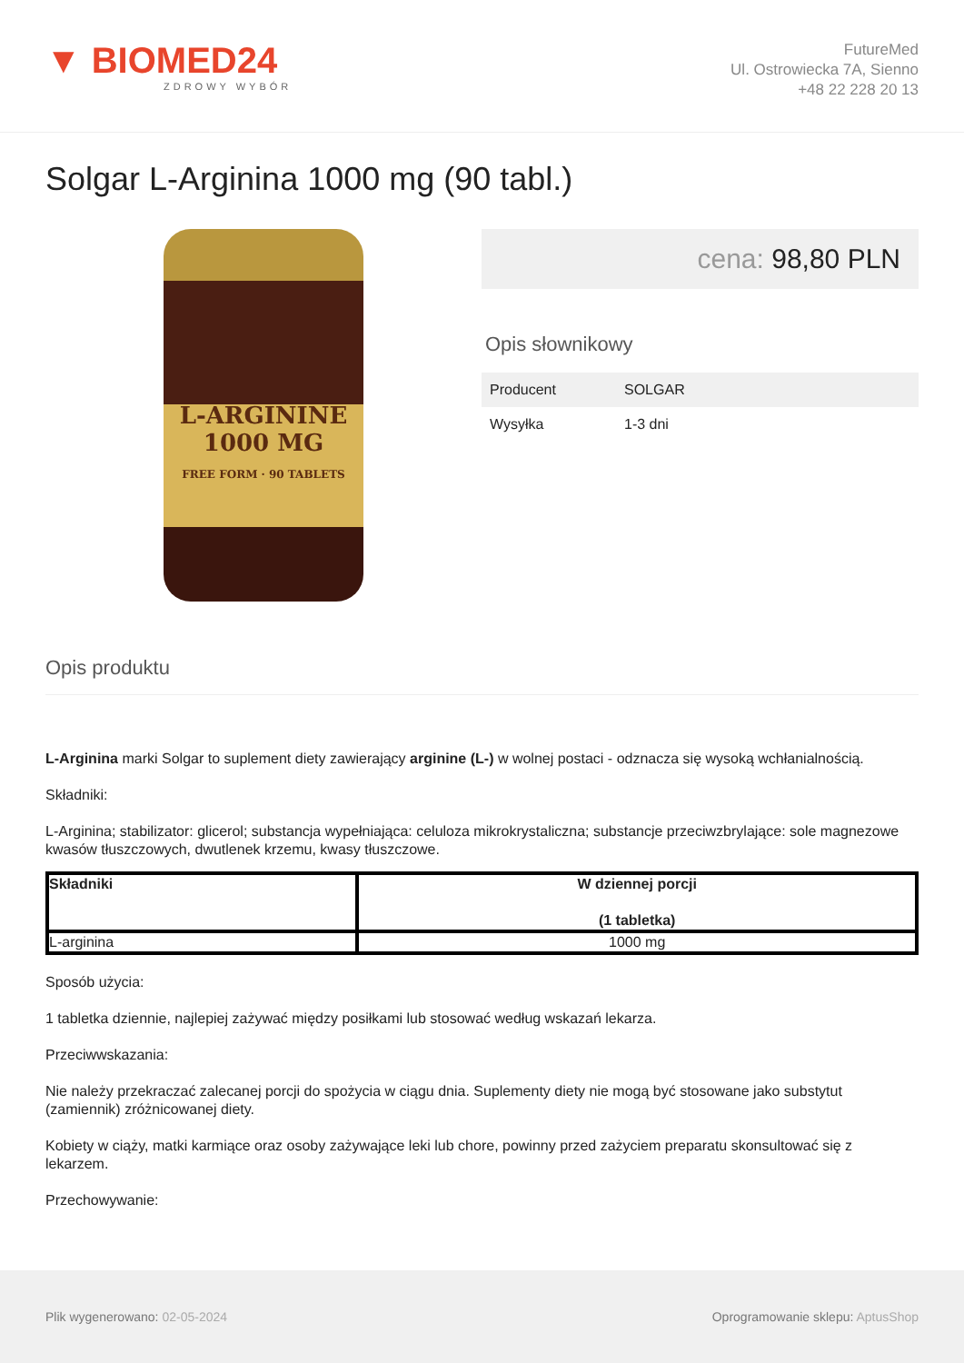▼ BIOMED24
ZDROWY WYBÓR
FutureMed
Ul. Ostrowiecka 7A, Sienno
+48 22 228 20 13
Solgar L-Arginina 1000 mg (90 tabl.)
L-ARGININE
1000 MG
FREE FORM · 90 TABLETS
cena: 98,80 PLN
Opis słownikowy
| Producent | SOLGAR |
| Wysyłka | 1-3 dni |
Opis produktu
L-Arginina marki Solgar to suplement diety zawierający arginine (L-) w wolnej postaci - odznacza się wysoką wchłanialnością.
Składniki:
L-Arginina; stabilizator: glicerol; substancja wypełniająca: celuloza mikrokrystaliczna; substancje przeciwzbrylające: sole magnezowe kwasów tłuszczowych, dwutlenek krzemu, kwasy tłuszczowe.
| Składniki | W dziennej porcji (1 tabletka) |
| --- | --- |
| L-arginina | 1000 mg |
Sposób użycia:
1 tabletka dziennie, najlepiej zażywać między posiłkami lub stosować według wskazań lekarza.
Przeciwwskazania:
Nie należy przekraczać zalecanej porcji do spożycia w ciągu dnia. Suplementy diety nie mogą być stosowane jako substytut (zamiennik) zróżnicowanej diety.
Kobiety w ciąży, matki karmiące oraz osoby zażywające leki lub chore, powinny przed zażyciem preparatu skonsultować się z lekarzem.
Przechowywanie:
Plik wygenerowano: 02-05-2024
Oprogramowanie sklepu: AptusShop